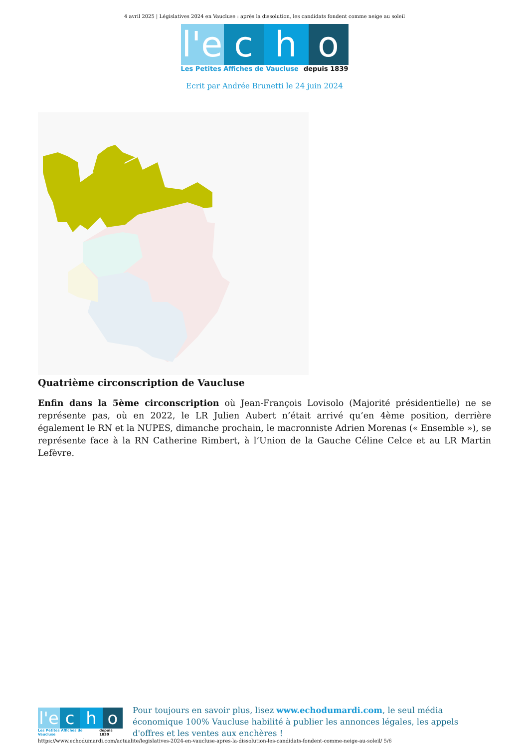4 avril 2025 | Législatives 2024 en Vaucluse : après la dissolution, les candidats fondent comme neige au soleil
l'e
c h o
Les Petites Affiches de Vaucluse depuis 1839
Ecrit par Andrée Brunetti le 24 juin 2024
Quatrième circonscription de Vaucluse
Enfin dans la 5ème circonscription où Jean-François Lovisolo (Majorité présidentielle) ne se représente pas, où en 2022, le LR Julien Aubert n’était arrivé qu’en 4ème position, derrière également le RN et la NUPES, dimanche prochain, le macronniste Adrien Morenas (« Ensemble »), se représente face à la RN Catherine Rimbert, à l’Union de la Gauche Céline Celce et au LR Martin Lefèvre.
l'e
c h o
Les Petites Affiches de Vaucluse depuis 1839
Pour toujours en savoir plus, lisez www.echodumardi.com, le seul média économique 100% Vaucluse habilité à publier les annonces légales, les appels d'offres et les ventes aux enchères !
https://www.echodumardi.com/actualite/legislatives-2024-en-vaucluse-apres-la-dissolution-les-candidats-fondent-comme-neige-au-soleil/ 5/6